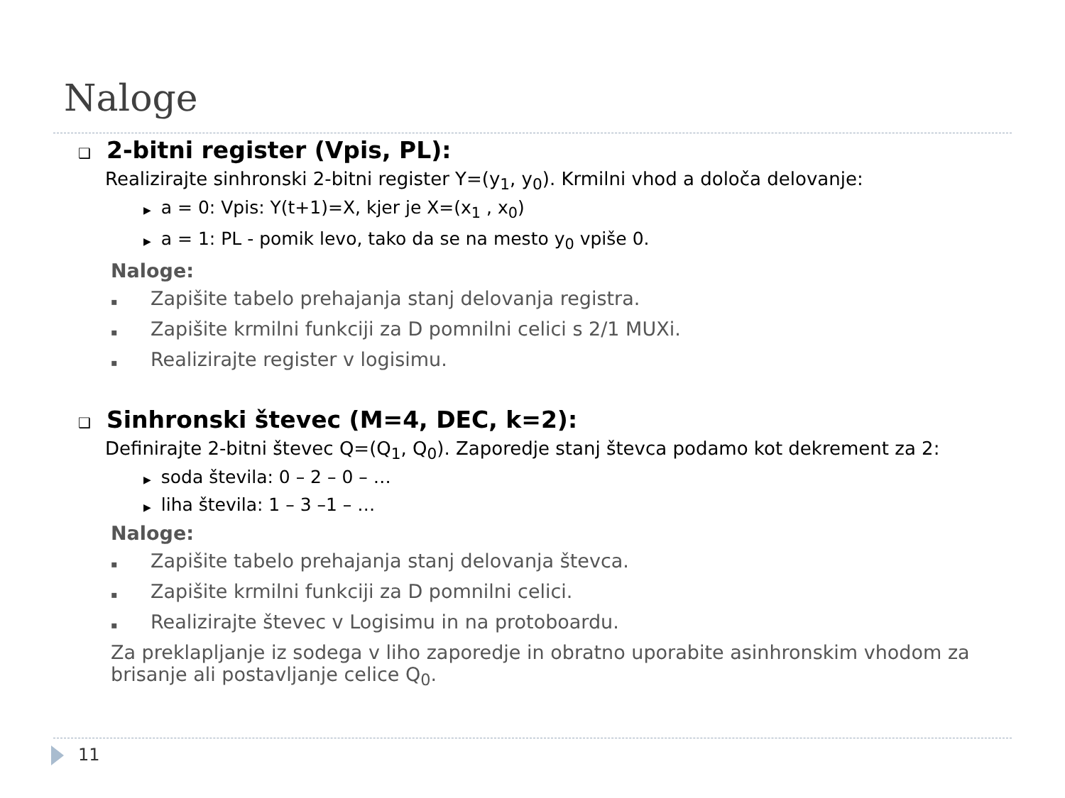Naloge
❑ 2-bitni register (Vpis, PL):
Realizirajte sinhronski 2-bitni register Y=(y<sub>1</sub>, y<sub>0</sub>). Krmilni vhod a določa delovanje:
▶ a = 0: Vpis: Y(t+1)=X, kjer je X=(x<sub>1</sub> , x<sub>0</sub>)
▶ a = 1: PL - pomik levo, tako da se na mesto y<sub>0</sub> vpiše 0.
Naloge:
▪ Zapišite tabelo prehajanja stanj delovanja registra.
▪ Zapišite krmilni funkciji za D pomnilni celici s 2/1 MUXi.
▪ Realizirajte register v logisimu.
❑ Sinhronski števec (M=4, DEC, k=2):
Definirajte 2-bitni števec Q=(Q<sub>1</sub>, Q<sub>0</sub>). Zaporedje stanj števca podamo kot dekrement za 2:
▶ soda števila: 0 – 2 – 0 – …
▶ liha števila: 1 – 3 –1 – …
Naloge:
▪ Zapišite tabelo prehajanja stanj delovanja števca.
▪ Zapišite krmilni funkciji za D pomnilni celici.
▪ Realizirajte števec v Logisimu in na protoboardu.
Za preklapljanje iz sodega v liho zaporedje in obratno uporabite asinhronskim vhodom za brisanje ali postavljanje celice Q<sub>0</sub>.
11